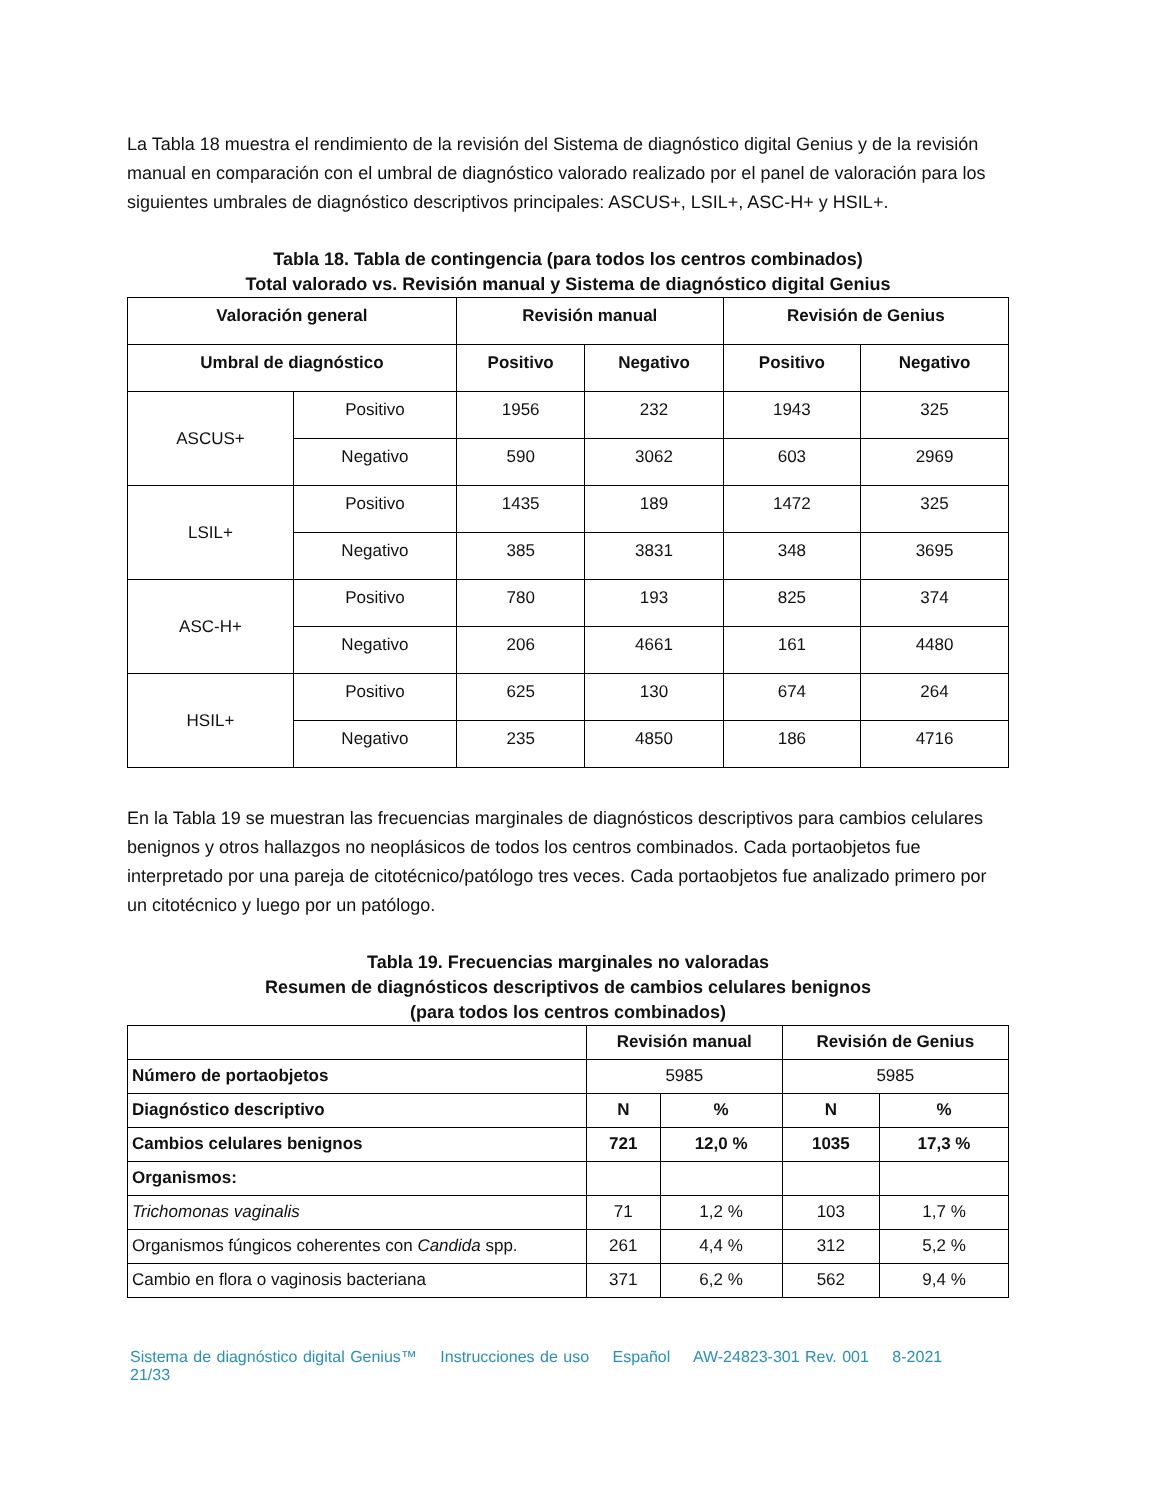La Tabla 18 muestra el rendimiento de la revisión del Sistema de diagnóstico digital Genius y de la revisión manual en comparación con el umbral de diagnóstico valorado realizado por el panel de valoración para los siguientes umbrales de diagnóstico descriptivos principales: ASCUS+, LSIL+, ASC-H+ y HSIL+.
Tabla 18. Tabla de contingencia (para todos los centros combinados)
Total valorado vs. Revisión manual y Sistema de diagnóstico digital Genius
| Valoración general | | Revisión manual | | Revisión de Genius | |
| --- | --- | --- | --- | --- | --- |
| Umbral de diagnóstico | | Positivo | Negativo | Positivo | Negativo |
| ASCUS+ | Positivo | 1956 | 232 | 1943 | 325 |
| | Negativo | 590 | 3062 | 603 | 2969 |
| LSIL+ | Positivo | 1435 | 189 | 1472 | 325 |
| | Negativo | 385 | 3831 | 348 | 3695 |
| ASC-H+ | Positivo | 780 | 193 | 825 | 374 |
| | Negativo | 206 | 4661 | 161 | 4480 |
| HSIL+ | Positivo | 625 | 130 | 674 | 264 |
| | Negativo | 235 | 4850 | 186 | 4716 |
En la Tabla 19 se muestran las frecuencias marginales de diagnósticos descriptivos para cambios celulares benignos y otros hallazgos no neoplásicos de todos los centros combinados. Cada portaobjetos fue interpretado por una pareja de citotécnico/patólogo tres veces. Cada portaobjetos fue analizado primero por un citotécnico y luego por un patólogo.
Tabla 19. Frecuencias marginales no valoradas
Resumen de diagnósticos descriptivos de cambios celulares benignos
(para todos los centros combinados)
| | Revisión manual | | Revisión de Genius | |
| --- | --- | --- | --- | --- |
| Número de portaobjetos | 5985 | | 5985 | |
| Diagnóstico descriptivo | N | % | N | % |
| Cambios celulares benignos | 721 | 12,0 % | 1035 | 17,3 % |
| Organismos: | | | | |
| Trichomonas vaginalis | 71 | 1,2 % | 103 | 1,7 % |
| Organismos fúngicos coherentes con Candida spp. | 261 | 4,4 % | 312 | 5,2 % |
| Cambio en flora o vaginosis bacteriana | 371 | 6,2 % | 562 | 9,4 % |
Sistema de diagnóstico digital Genius™ Instrucciones de uso Español AW-24823-301 Rev. 001 8-2021 21/33